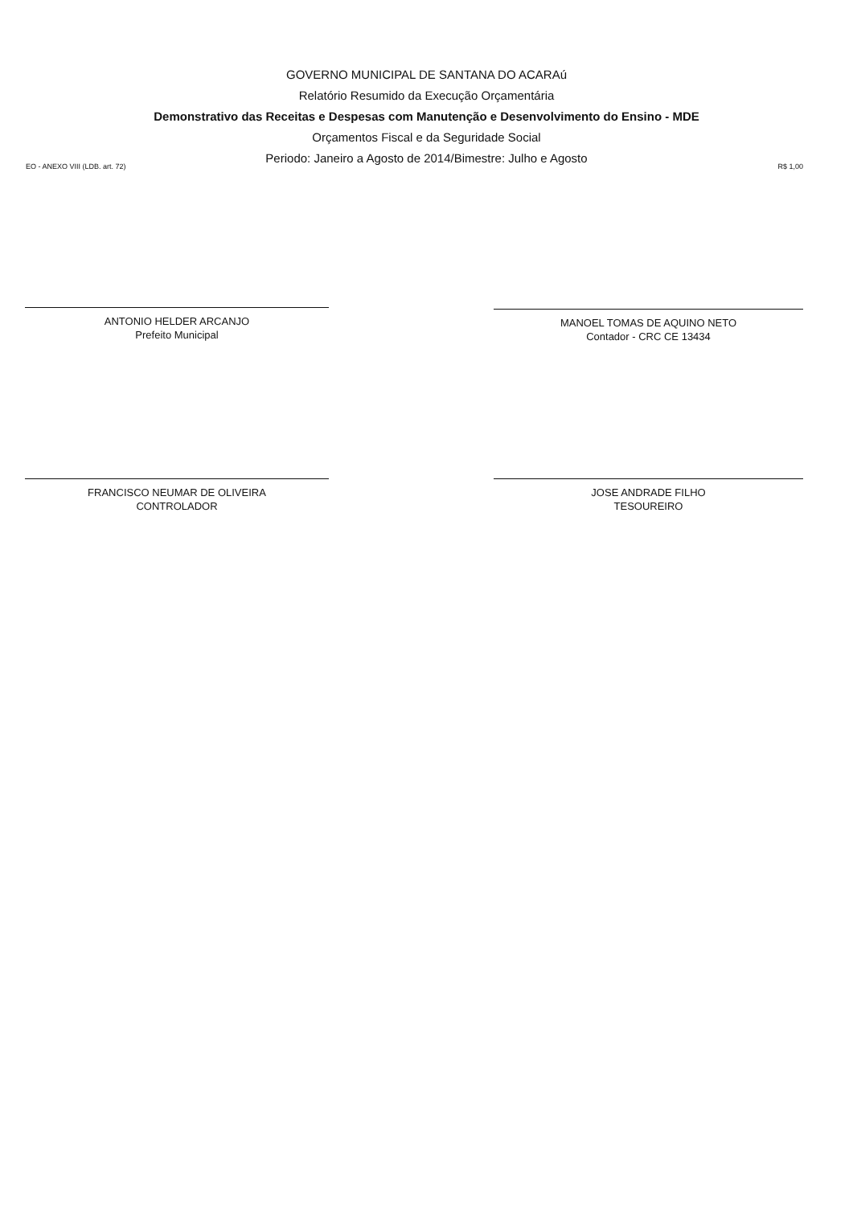GOVERNO MUNICIPAL DE SANTANA DO ACARAú
Relatório Resumido da Execução Orçamentária
Demonstrativo das Receitas e Despesas com Manutenção e Desenvolvimento do Ensino - MDE
Orçamentos Fiscal e da Seguridade Social
Periodo: Janeiro a Agosto de 2014/Bimestre: Julho e Agosto
EO - ANEXO VIII (LDB. art. 72) R$ 1,00
ANTONIO HELDER ARCANJO
Prefeito Municipal
MANOEL TOMAS DE AQUINO NETO
Contador - CRC CE 13434
FRANCISCO NEUMAR DE OLIVEIRA
CONTROLADOR
JOSE ANDRADE FILHO
TESOUREIRO